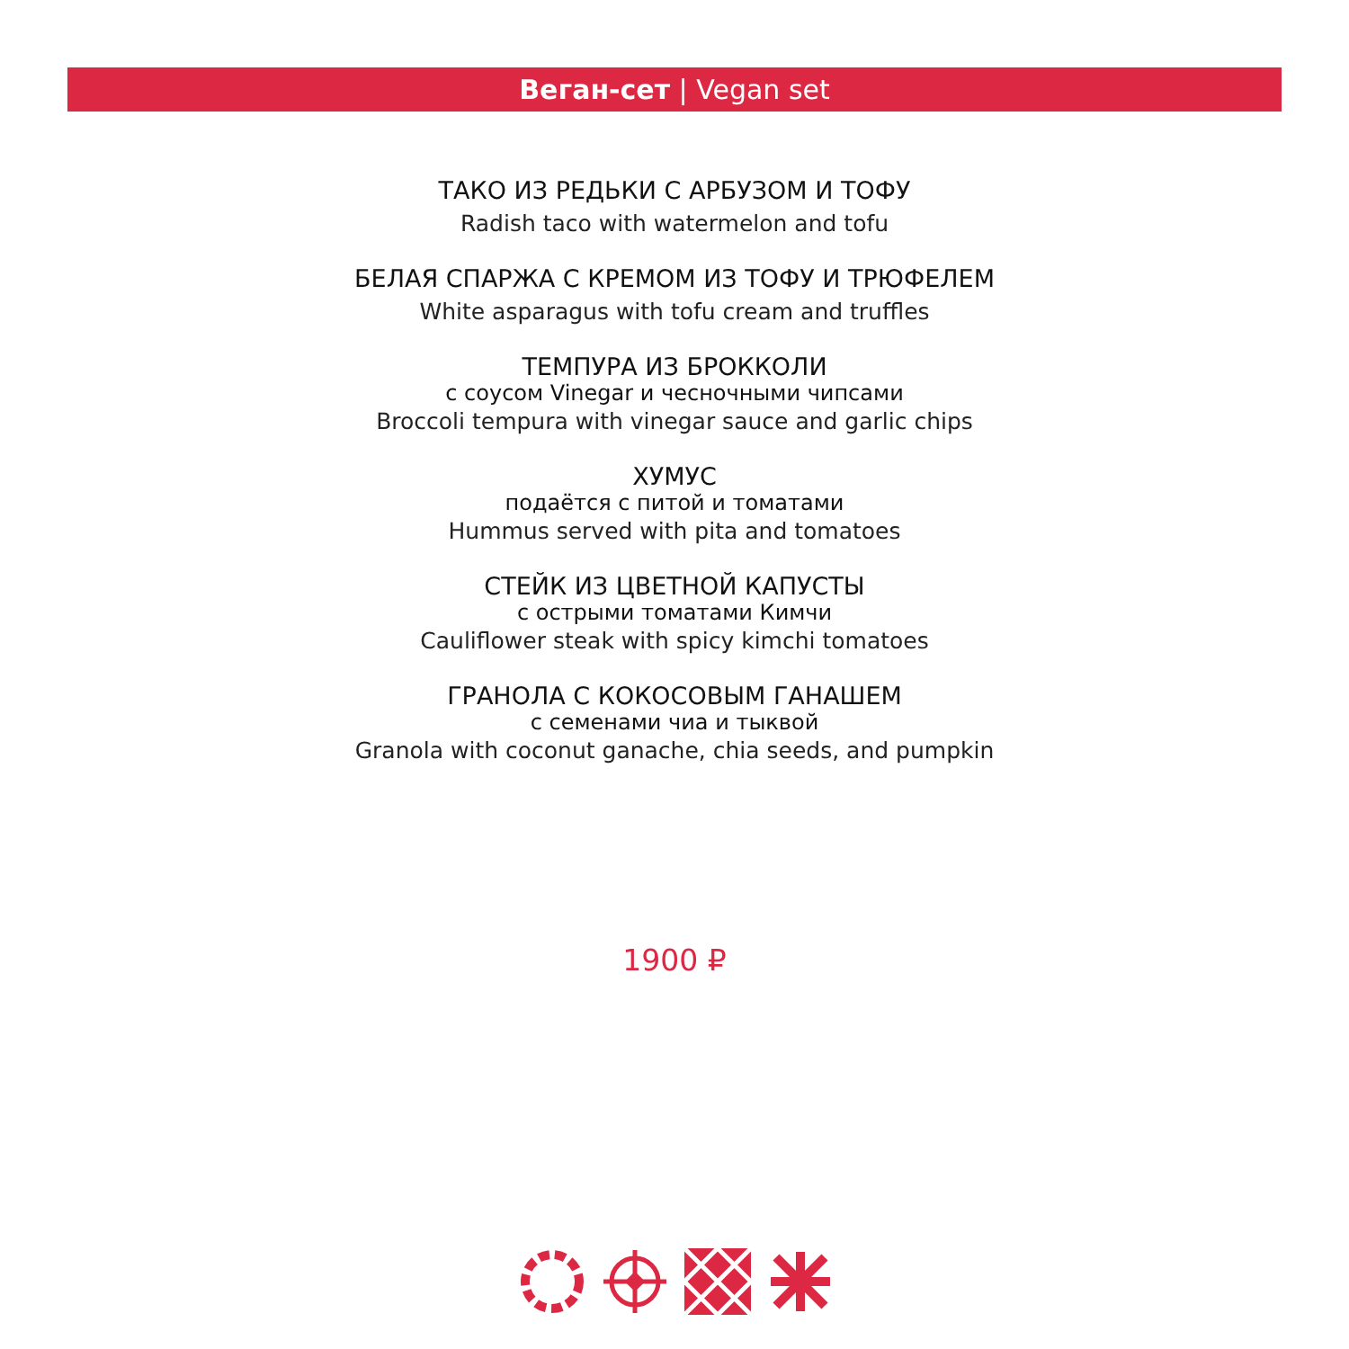Веган-сет | Vegan set
ТАКО ИЗ РЕДЬКИ С АРБУЗОМ И ТОФУ
Radish taco with watermelon and tofu
БЕЛАЯ СПАРЖА С КРЕМОМ ИЗ ТОФУ И ТРЮФЕЛЕМ
White asparagus with tofu cream and truffles
ТЕМПУРА ИЗ БРОККОЛИ
с соусом Vinegar и чесночными чипсами
Broccoli tempura with vinegar sauce and garlic chips
ХУМУС
подаётся с питой и томатами
Hummus served with pita and tomatoes
СТЕЙК ИЗ ЦВЕТНОЙ КАПУСТЫ
с острыми томатами Кимчи
Cauliflower steak with spicy kimchi tomatoes
ГРАНОЛА С КОКОСОВЫМ ГАНАШЕМ
с семенами чиа и тыквой
Granola with coconut ganache, chia seeds, and pumpkin
1900 ₽